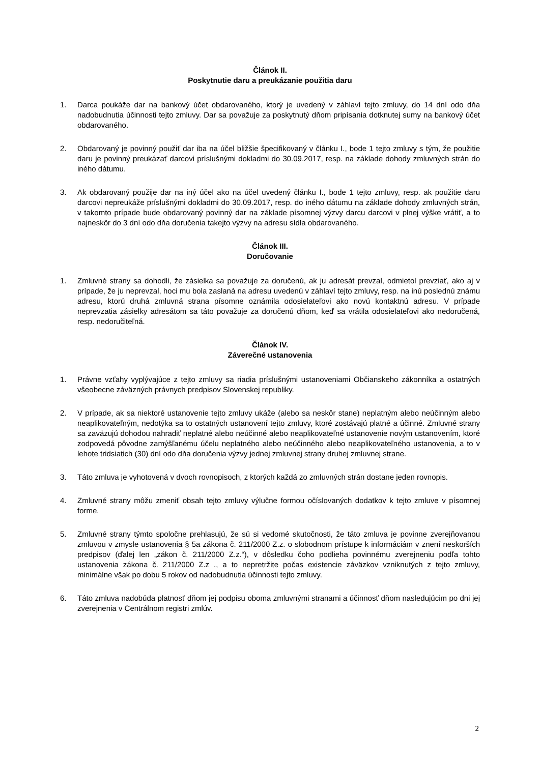Článok II.
Poskytnutie daru a preukázanie použitia daru
1. Darca poukáže dar na bankový účet obdarovaného, ktorý je uvedený v záhlaví tejto zmluvy, do 14 dní odo dňa nadobudnutia účinnosti tejto zmluvy. Dar sa považuje za poskytnutý dňom pripísania dotknutej sumy na bankový účet obdarovaného.
2. Obdarovaný je povinný použiť dar iba na účel bližšie špecifikovaný v článku I., bode 1 tejto zmluvy s tým, že použitie daru je povinný preukázať darcovi príslušnými dokladmi do 30.09.2017, resp. na základe dohody zmluvných strán do iného dátumu.
3. Ak obdarovaný použije dar na iný účel ako na účel uvedený článku I., bode 1 tejto zmluvy, resp. ak použitie daru darcovi nepreukáže príslušnými dokladmi do 30.09.2017, resp. do iného dátumu na základe dohody zmluvných strán, v takomto prípade bude obdarovaný povinný dar na základe písomnej výzvy darcu darcovi v plnej výške vrátiť, a to najneskôr do 3 dní odo dňa doručenia takejto výzvy na adresu sídla obdarovaného.
Článok III.
Doručovanie
1. Zmluvné strany sa dohodli, že zásielka sa považuje za doručenú, ak ju adresát prevzal, odmietol prevziať, ako aj v prípade, že ju neprevzal, hoci mu bola zaslaná na adresu uvedenú v záhlaví tejto zmluvy, resp. na inú poslednú známu adresu, ktorú druhá zmluvná strana písomne oznámila odosielateľovi ako novú kontaktnú adresu. V prípade neprevzatia zásielky adresátom sa táto považuje za doručenú dňom, keď sa vrátila odosielateľovi ako nedoručená, resp. nedoručiteľná.
Článok IV.
Záverečné ustanovenia
1. Právne vzťahy vyplývajúce z tejto zmluvy sa riadia príslušnými ustanoveniami Občianskeho zákonníka a ostatných všeobecne záväzných právnych predpisov Slovenskej republiky.
2. V prípade, ak sa niektoré ustanovenie tejto zmluvy ukáže (alebo sa neskôr stane) neplatným alebo neúčinným alebo neaplikovateľným, nedotýka sa to ostatných ustanovení tejto zmluvy, ktoré zostávajú platné a účinné. Zmluvné strany sa zaväzujú dohodou nahradiť neplatné alebo neúčinné alebo neaplikovateľné ustanovenie novým ustanovením, ktoré zodpovedá pôvodne zamýšľanému účelu neplatného alebo neúčinného alebo neaplikovateľného ustanovenia, a to v lehote tridsiatich (30) dní odo dňa doručenia výzvy jednej zmluvnej strany druhej zmluvnej strane.
3. Táto zmluva je vyhotovená v dvoch rovnopisoch, z ktorých každá zo zmluvných strán dostane jeden rovnopis.
4. Zmluvné strany môžu zmeniť obsah tejto zmluvy výlučne formou očíslovaných dodatkov k tejto zmluve v písomnej forme.
5. Zmluvné strany týmto spoločne prehlasujú, že sú si vedomé skutočnosti, že táto zmluva je povinne zverejňovanou zmluvou v zmysle ustanovenia § 5a zákona č. 211/2000 Z.z. o slobodnom prístupe k informáciám v znení neskorších predpisov (ďalej len „zákon č. 211/2000 Z.z.“), v dôsledku čoho podlieha povinnému zverejneniu podľa tohto ustanovenia zákona č. 211/2000 Z.z ., a to nepretržite počas existencie záväzkov vzniknutých z tejto zmluvy, minimálne však po dobu 5 rokov od nadobudnutia účinnosti tejto zmluvy.
6. Táto zmluva nadobúda platnosť dňom jej podpisu oboma zmluvnými stranami a účinnosť dňom nasledujúcim po dni jej zverejnenia v Centrálnom registri zmlúv.
2